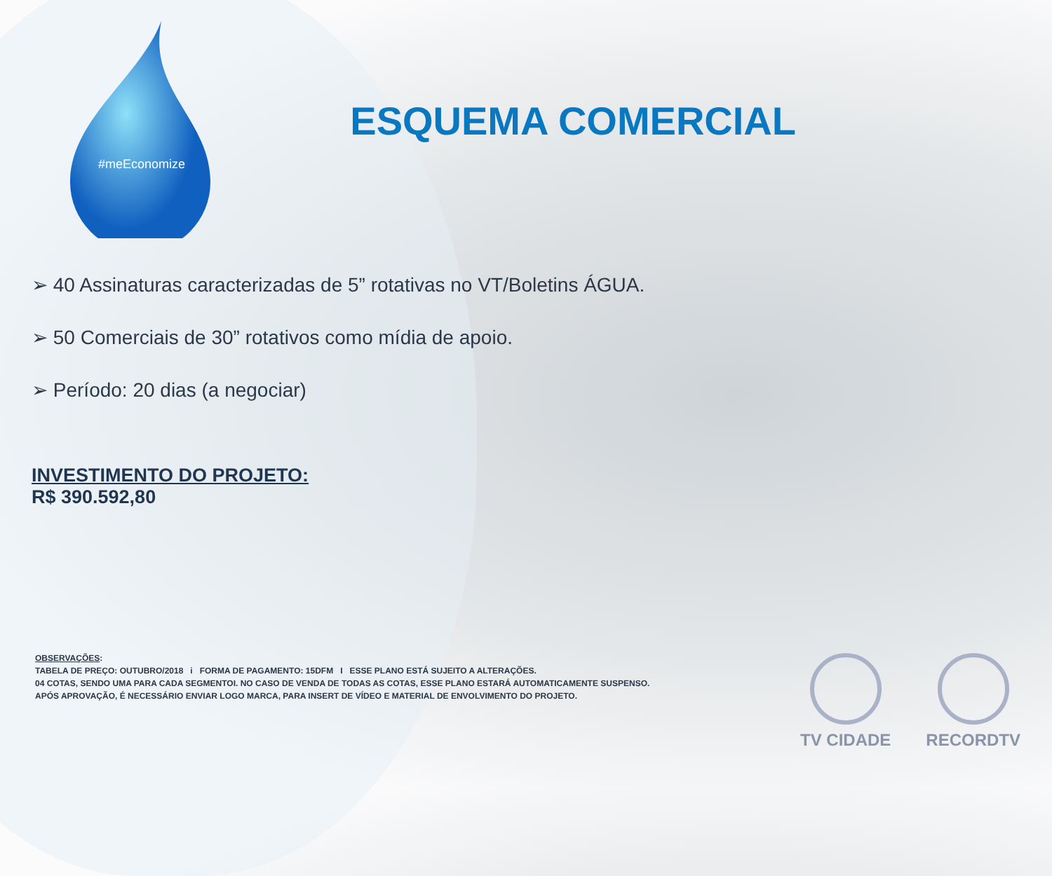#meEconomize
ESQUEMA COMERCIAL
➢ 40 Assinaturas caracterizadas de 5” rotativas no VT/Boletins ÁGUA.
➢ 50 Comerciais de 30” rotativos como mídia de apoio.
➢ Período: 20 dias (a negociar)
INVESTIMENTO DO PROJETO:
R$ 390.592,80
OBSERVAÇÕES:
TABELA DE PREÇO: OUTUBRO/2018 i FORMA DE PAGAMENTO: 15DFM I ESSE PLANO ESTÁ SUJEITO A ALTERAÇÕES.
04 COTAS, SENDO UMA PARA CADA SEGMENTOI. NO CASO DE VENDA DE TODAS AS COTAS, ESSE PLANO ESTARÁ AUTOMATICAMENTE SUSPENSO.
APÓS APROVAÇÃO, É NECESSÁRIO ENVIAR LOGO MARCA, PARA INSERT DE VÍDEO E MATERIAL DE ENVOLVIMENTO DO PROJETO.
TV CIDADE RECORDTV